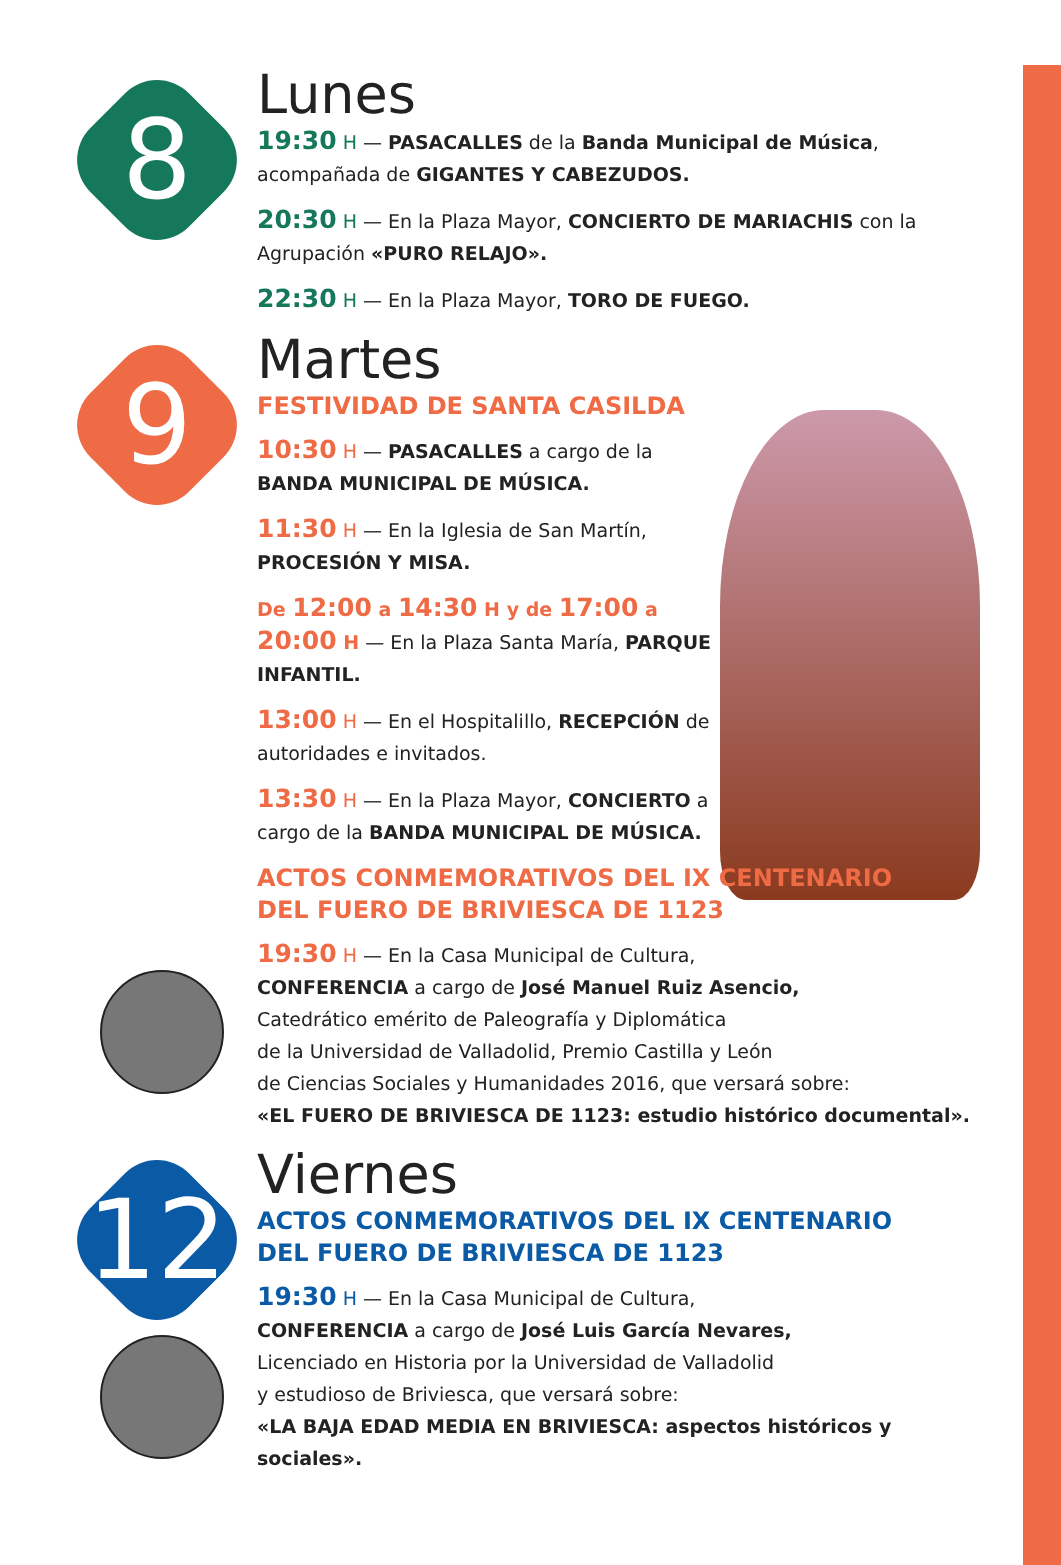8
Lunes
19:30 H — PASACALLES de la Banda Municipal de Música, acompañada de GIGANTES Y CABEZUDOS.
20:30 H — En la Plaza Mayor, CONCIERTO DE MARIACHIS con la Agrupación «PURO RELAJO».
22:30 H — En la Plaza Mayor, TORO DE FUEGO.
9
Martes
FESTIVIDAD DE SANTA CASILDA
10:30 H — PASACALLES a cargo de la BANDA MUNICIPAL DE MÚSICA.
11:30 H — En la Iglesia de San Martín, PROCESIÓN Y MISA.
De 12:00 a 14:30 H y de 17:00 a 20:00 H — En la Plaza Santa María, PARQUE INFANTIL.
13:00 H — En el Hospitalillo, RECEPCIÓN de autoridades e invitados.
13:30 H — En la Plaza Mayor, CONCIERTO a cargo de la BANDA MUNICIPAL DE MÚSICA.
ACTOS CONMEMORATIVOS DEL IX CENTENARIO
DEL FUERO DE BRIVIESCA DE 1123
19:30 H — En la Casa Municipal de Cultura,
CONFERENCIA a cargo de José Manuel Ruiz Asencio,
Catedrático emérito de Paleografía y Diplomática
de la Universidad de Valladolid, Premio Castilla y León
de Ciencias Sociales y Humanidades 2016, que versará sobre:
«EL FUERO DE BRIVIESCA DE 1123: estudio histórico documental».
12
Viernes
ACTOS CONMEMORATIVOS DEL IX CENTENARIO
DEL FUERO DE BRIVIESCA DE 1123
19:30 H — En la Casa Municipal de Cultura,
CONFERENCIA a cargo de José Luis García Nevares,
Licenciado en Historia por la Universidad de Valladolid
y estudioso de Briviesca, que versará sobre:
«LA BAJA EDAD MEDIA EN BRIVIESCA: aspectos históricos y sociales».